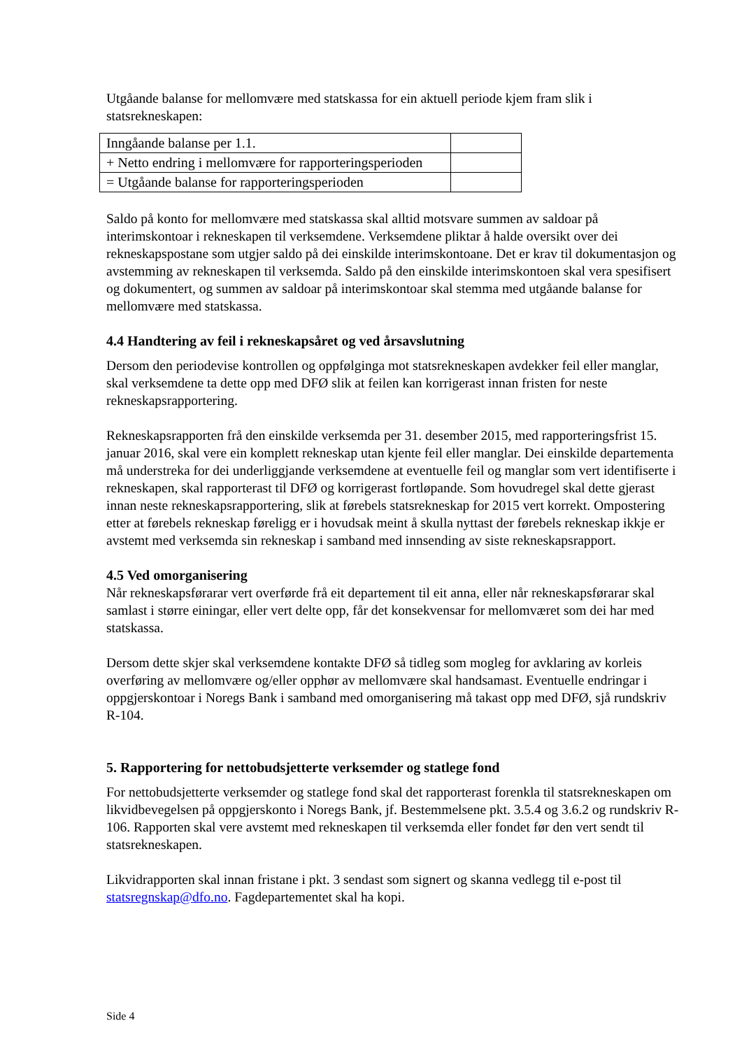Utgåande balanse for mellomvære med statskassa for ein aktuell periode kjem fram slik i statsrekneskapen:
| Inngåande balanse per 1.1. | |
| + Netto endring i mellomvære for rapporteringsperioden | |
| = Utgåande balanse for rapporteringsperioden | |
Saldo på konto for mellomvære med statskassa skal alltid motsvare summen av saldoar på interimskontoar i rekneskapen til verksemdene. Verksemdene pliktar å halde oversikt over dei rekneskapspostane som utgjer saldo på dei einskilde interimskontoane. Det er krav til dokumentasjon og avstemming av rekneskapen til verksemda. Saldo på den einskilde interimskontoen skal vera spesifisert og dokumentert, og summen av saldoar på interimskontoar skal stemma med utgåande balanse for mellomvære med statskassa.
4.4 Handtering av feil i rekneskapsåret og ved årsavslutning
Dersom den periodevise kontrollen og oppfølginga mot statsrekneskapen avdekker feil eller manglar, skal verksemdene ta dette opp med DFØ slik at feilen kan korrigerast innan fristen for neste rekneskapsrapportering.
Rekneskapsrapporten frå den einskilde verksemda per 31. desember 2015, med rapporteringsfrist 15. januar 2016, skal vere ein komplett rekneskap utan kjente feil eller manglar. Dei einskilde departementa må understreka for dei underliggjande verksemdene at eventuelle feil og manglar som vert identifiserte i rekneskapen, skal rapporterast til DFØ og korrigerast fortløpande. Som hovudregel skal dette gjerast innan neste rekneskapsrapportering, slik at førebels statsrekneskap for 2015 vert korrekt. Ompostering etter at førebels rekneskap føreligg er i hovudsak meint å skulla nyttast der førebels rekneskap ikkje er avstemt med verksemda sin rekneskap i samband med innsending av siste rekneskapsrapport.
4.5 Ved omorganisering
Når rekneskapsførarar vert overførde frå eit departement til eit anna, eller når rekneskapsførarar skal samlast i større einingar, eller vert delte opp, får det konsekvensar for mellomværet som dei har med statskassa.
Dersom dette skjer skal verksemdene kontakte DFØ så tidleg som mogleg for avklaring av korleis overføring av mellomvære og/eller opphør av mellomvære skal handsamast. Eventuelle endringar i oppgjerskontoar i Noregs Bank i samband med omorganisering må takast opp med DFØ, sjå rundskriv R-104.
5. Rapportering for nettobudsjetterte verksemder og statlege fond
For nettobudsjetterte verksemder og statlege fond skal det rapporterast forenkla til statsrekneskapen om likvidbevegelsen på oppgjerskonto i Noregs Bank, jf. Bestemmelsene pkt. 3.5.4 og 3.6.2 og rundskriv R-106. Rapporten skal vere avstemt med rekneskapen til verksemda eller fondet før den vert sendt til statsrekneskapen.
Likvidrapporten skal innan fristane i pkt. 3 sendast som signert og skanna vedlegg til e-post til statsregnskap@dfo.no. Fagdepartementet skal ha kopi.
Side 4